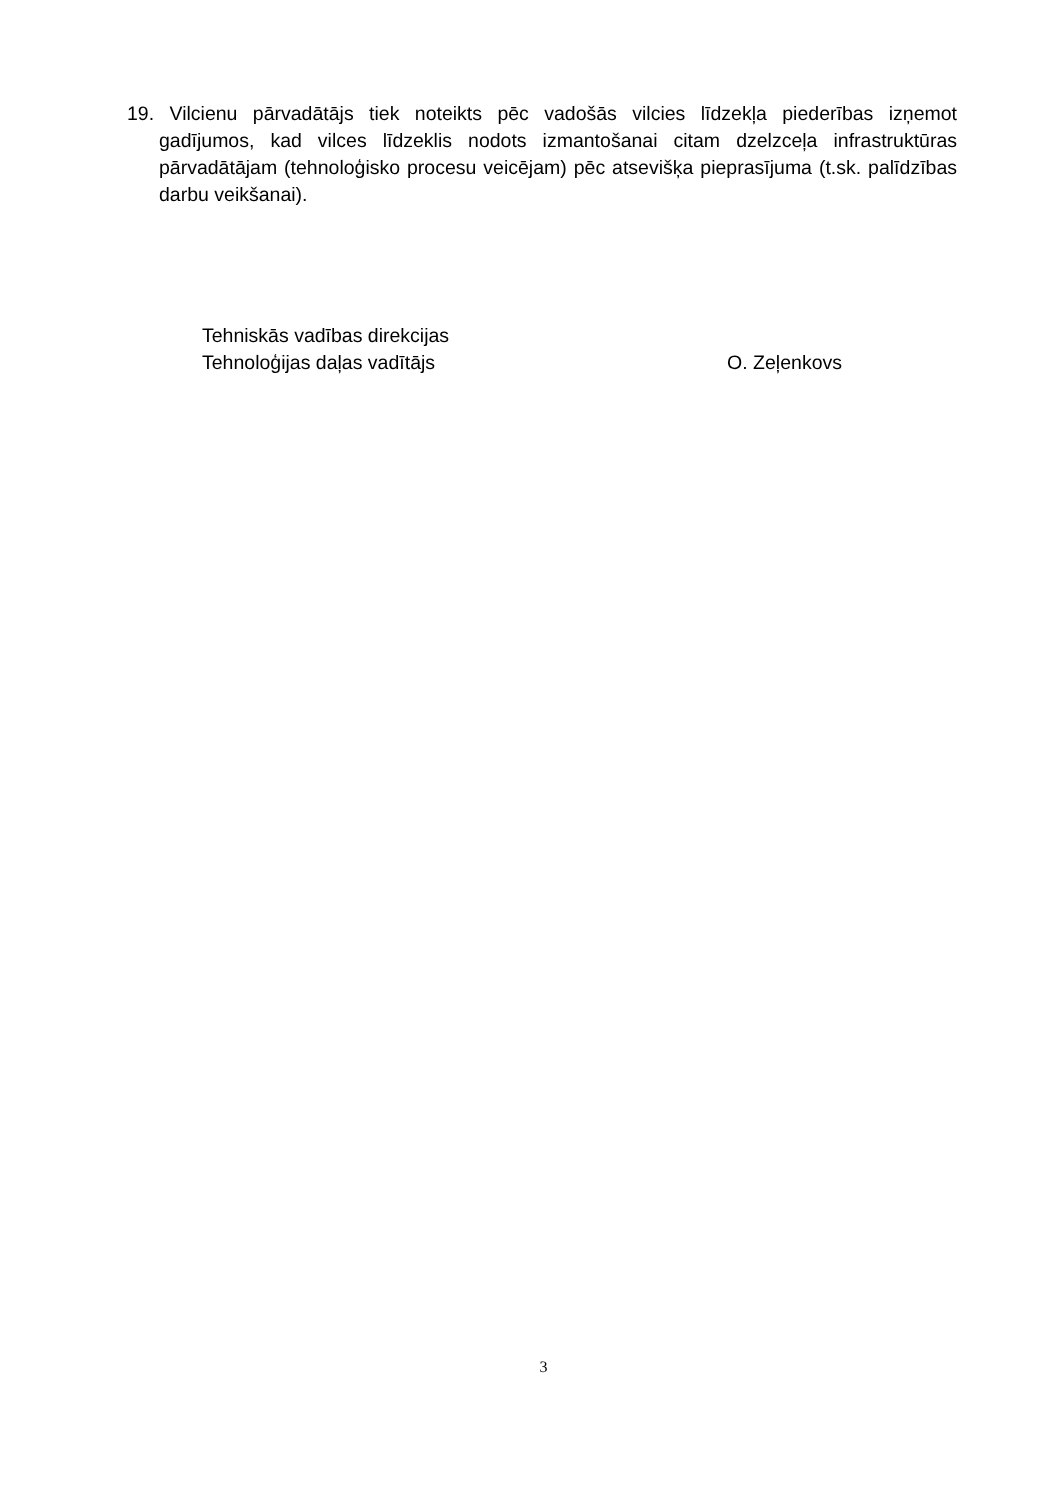19. Vilcienu pārvadātājs tiek noteikts pēc vadošās vilcies līdzekļa piederības izņemot gadījumos, kad vilces līdzeklis nodots izmantošanai citam dzelzceļa infrastruktūras pārvadātājam (tehnoloģisko procesu veicējam) pēc atsevišķa pieprasījuma (t.sk. palīdzības darbu veikšanai).
Tehniskās vadības direkcijas
Tehnoloģijas daļas vadītājs O. Zeļenkovs
3